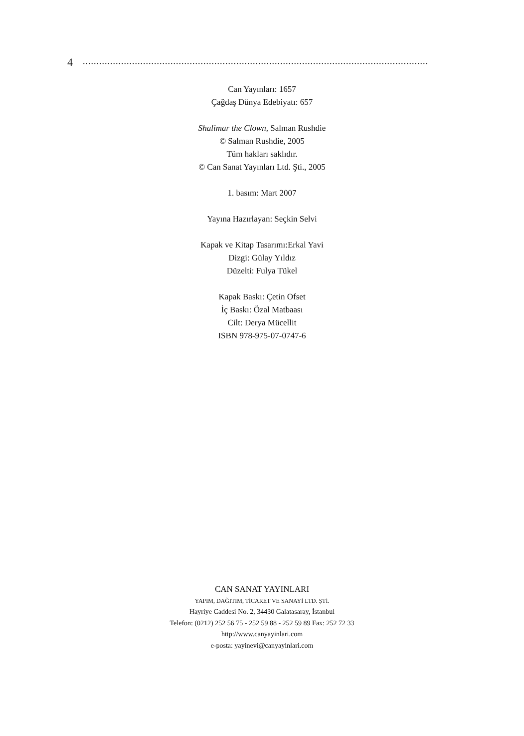4..............................................................................................................................
Can Yayınları: 1657
Çağdaş Dünya Edebiyatı: 657
Shalimar the Clown, Salman Rushdie
© Salman Rushdie, 2005
Tüm hakları saklıdır.
© Can Sanat Yayınları Ltd. Şti., 2005
1. basım: Mart 2007
Yayına Hazırlayan: Seçkin Selvi
Kapak ve Kitap Tasarımı:Erkal Yavi
Dizgi: Gülay Yıldız
Düzelti: Fulya Tükel
Kapak Baskı: Çetin Ofset
İç Baskı: Özal Matbaası
Cilt: Derya Mücellit
ISBN 978-975-07-0747-6
CAN SANAT YAYINLARI
YAPIM, DAĞITIM, TİCARET VE SANAYİ LTD. ŞTİ.
Hayriye Caddesi No. 2, 34430 Galatasaray, İstanbul
Telefon: (0212) 252 56 75 - 252 59 88 - 252 59 89 Fax: 252 72 33
http://www.canyayinlari.com
e-posta: yayinevi@canyayinlari.com